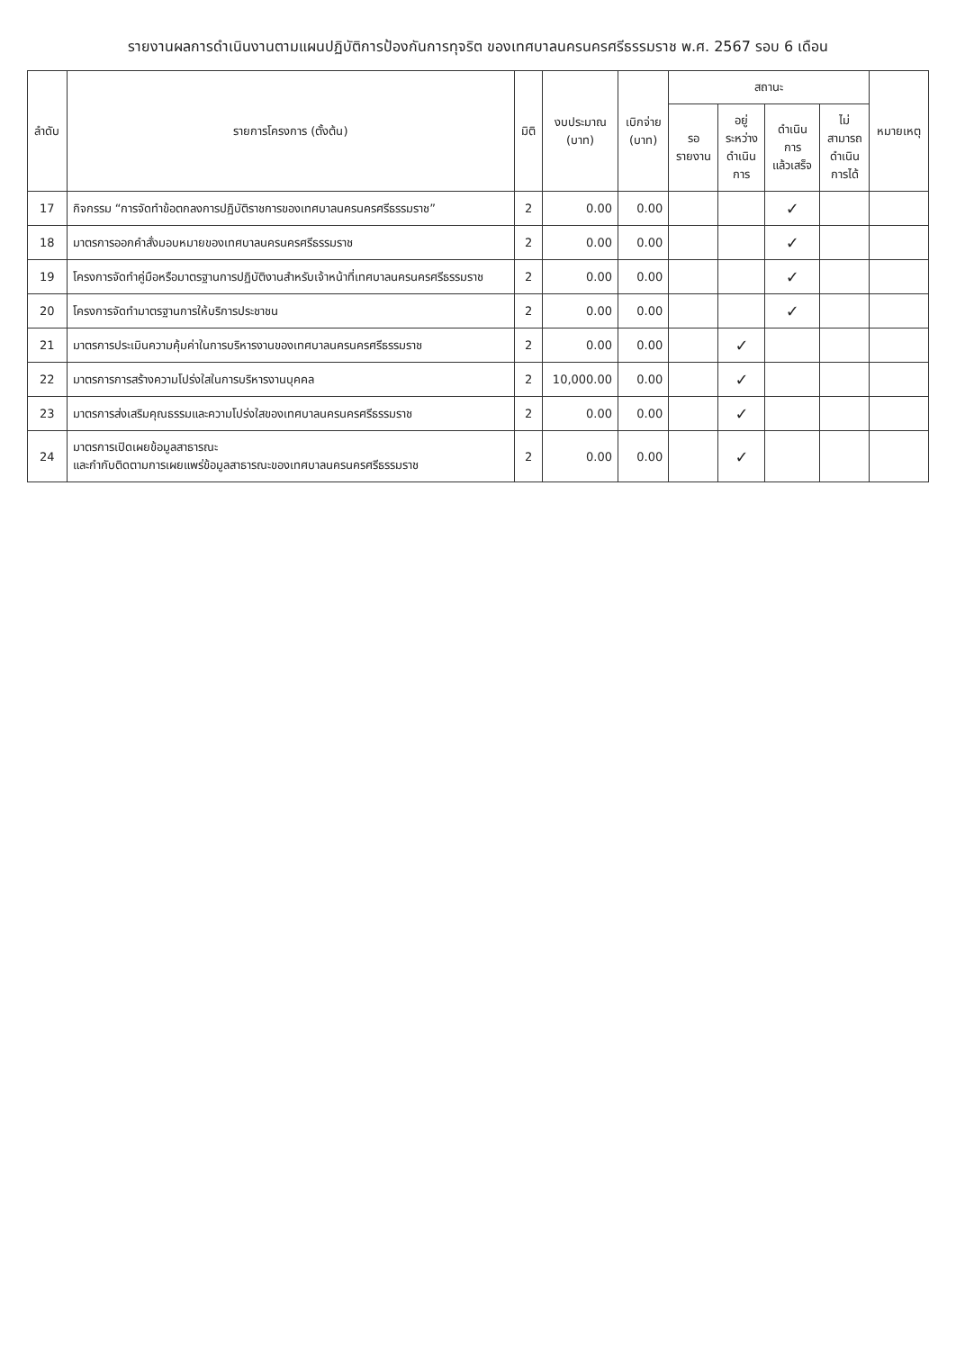รายงานผลการดำเนินงานตามแผนปฏิบัติการป้องกันการทุจริต ของเทศบาลนครนครศรีธรรมราช พ.ศ. 2567 รอบ 6 เดือน
| ลำดับ | รายการโครงการ (ตั้งต้น) | มิติ | งบประมาณ (บาท) | เบิกจ่าย (บาท) | สถานะ | | | | หมายเหตุ |
| --- | --- | --- | --- | --- | --- | --- | --- | --- | --- |
| | | | | | รอ รายงาน | อยู่ ระหว่าง ดำเนิน การ | ดำเนิน การ แล้วเสร็จ | ไม่ สามารถ ดำเนิน การได้ | |
| 17 | กิจกรรม “การจัดทำข้อตกลงการปฏิบัติราชการของเทศบาลนครนครศรีธรรมราช” | 2 | 0.00 | 0.00 | | | ✓ | | |
| 18 | มาตรการออกคำสั่งมอบหมายของเทศบาลนครนครศรีธรรมราช | 2 | 0.00 | 0.00 | | | ✓ | | |
| 19 | โครงการจัดทำคู่มือหรือมาตรฐานการปฏิบัติงานสำหรับเจ้าหน้าที่เทศบาลนครนครศรีธรรมราช | 2 | 0.00 | 0.00 | | | ✓ | | |
| 20 | โครงการจัดทำมาตรฐานการให้บริการประชาชน | 2 | 0.00 | 0.00 | | | ✓ | | |
| 21 | มาตรการประเมินความคุ้มค่าในการบริหารงานของเทศบาลนครนครศรีธรรมราช | 2 | 0.00 | 0.00 | | ✓ | | | |
| 22 | มาตรการการสร้างความโปร่งใสในการบริหารงานบุคคล | 2 | 10,000.00 | 0.00 | | ✓ | | | |
| 23 | มาตรการส่งเสริมคุณธรรมและความโปร่งใสของเทศบาลนครนครศรีธรรมราช | 2 | 0.00 | 0.00 | | ✓ | | | |
| 24 | มาตรการเปิดเผยข้อมูลสาธารณะ และกำกับติดตามการเผยแพร่ข้อมูลสาธารณะของเทศบาลนครนครศรีธรรมราช | 2 | 0.00 | 0.00 | | ✓ | | | |